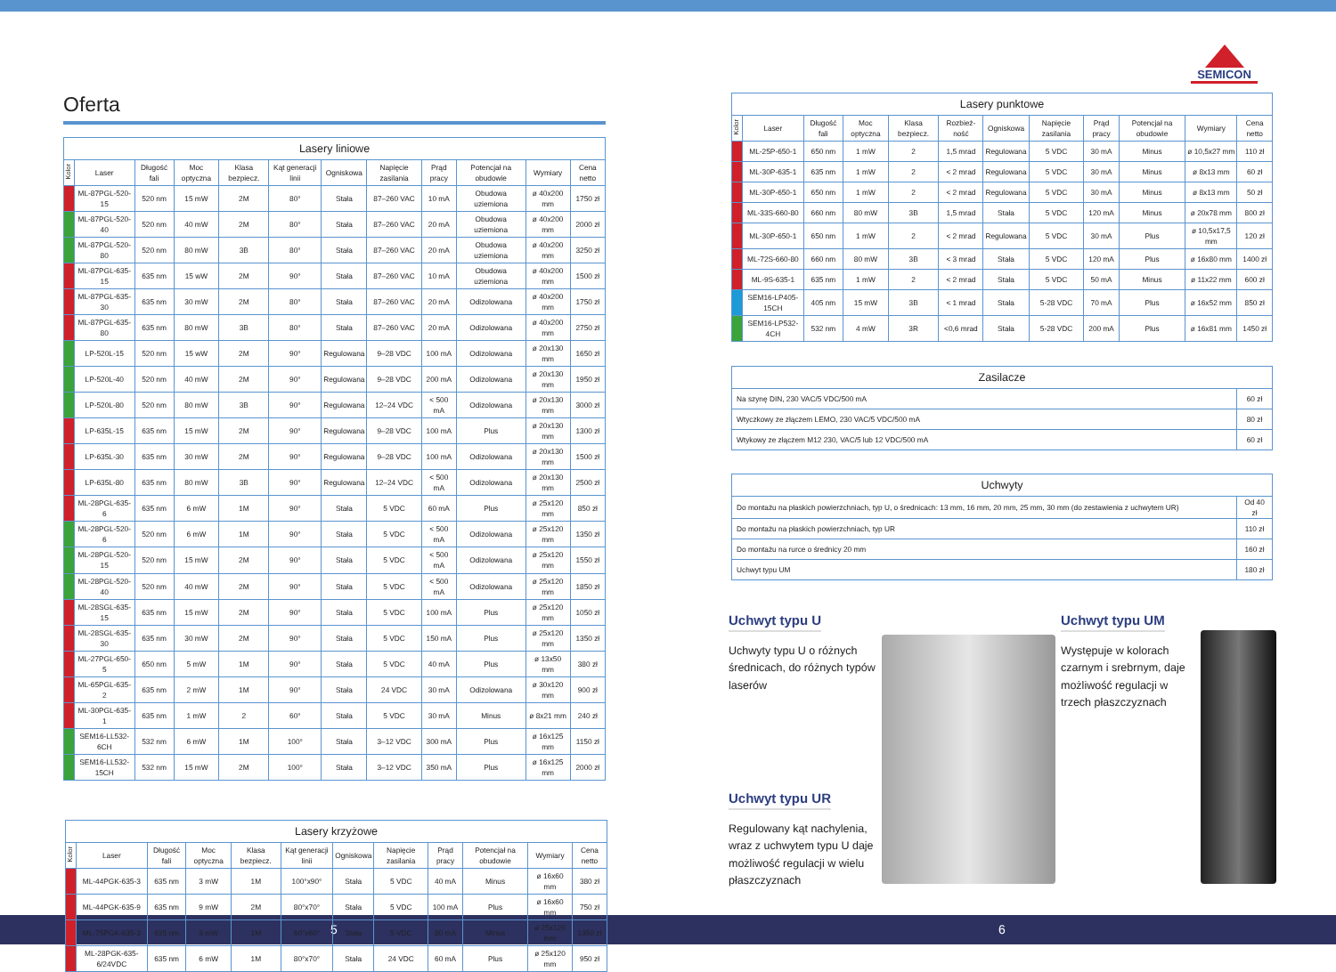Oferta
Lasery liniowe
| Kolor | Laser | Długość fali | Moc optyczna | Klasa bezpiecz. | Kąt generacji linii | Ogniskowa | Napięcie zasilania | Prąd pracy | Potencjał na obudowie | Wymiary | Cena netto |
| --- | --- | --- | --- | --- | --- | --- | --- | --- | --- | --- | --- |
| | ML-87PGL-520-15 | 520 nm | 15 mW | 2M | 80° | Stała | 87–260 VAC | 10 mA | Obudowa uziemiona | ø 40x200 mm | 1750 zł |
| | ML-87PGL-520-40 | 520 nm | 40 mW | 2M | 80° | Stała | 87–260 VAC | 20 mA | Obudowa uziemiona | ø 40x200 mm | 2000 zł |
| | ML-87PGL-520-80 | 520 nm | 80 mW | 3B | 80° | Stała | 87–260 VAC | 20 mA | Obudowa uziemiona | ø 40x200 mm | 3250 zł |
| | ML-87PGL-635-15 | 635 nm | 15 wW | 2M | 90° | Stała | 87–260 VAC | 10 mA | Obudowa uziemiona | ø 40x200 mm | 1500 zł |
| | ML-87PGL-635-30 | 635 nm | 30 mW | 2M | 80° | Stała | 87–260 VAC | 20 mA | Odizolowana | ø 40x200 mm | 1750 zł |
| | ML-87PGL-635-80 | 635 nm | 80 mW | 3B | 80° | Stała | 87–260 VAC | 20 mA | Odizolowana | ø 40x200 mm | 2750 zł |
| | LP-520L-15 | 520 nm | 15 wW | 2M | 90° | Regulowana | 9–28 VDC | 100 mA | Odizolowana | ø 20x130 mm | 1650 zł |
| | LP-520L-40 | 520 nm | 40 mW | 2M | 90° | Regulowana | 9–28 VDC | 200 mA | Odizolowana | ø 20x130 mm | 1950 zł |
| | LP-520L-80 | 520 nm | 80 mW | 3B | 90° | Regulowana | 12–24 VDC | < 500 mA | Odizolowana | ø 20x130 mm | 3000 zł |
| | LP-635L-15 | 635 nm | 15 mW | 2M | 90° | Regulowana | 9–28 VDC | 100 mA | Plus | ø 20x130 mm | 1300 zł |
| | LP-635L-30 | 635 nm | 30 mW | 2M | 90° | Regulowana | 9–28 VDC | 100 mA | Odizolowana | ø 20x130 mm | 1500 zł |
| | LP-635L-80 | 635 nm | 80 mW | 3B | 90° | Regulowana | 12–24 VDC | < 500 mA | Odizolowana | ø 20x130 mm | 2500 zł |
| | ML-28PGL-635-6 | 635 nm | 6 mW | 1M | 90° | Stała | 5 VDC | 60 mA | Plus | ø 25x120 mm | 850 zł |
| | ML-28PGL-520-6 | 520 nm | 6 mW | 1M | 90° | Stała | 5 VDC | < 500 mA | Odizolowana | ø 25x120 mm | 1350 zł |
| | ML-28PGL-520-15 | 520 nm | 15 mW | 2M | 90° | Stała | 5 VDC | < 500 mA | Odizolowana | ø 25x120 mm | 1550 zł |
| | ML-28PGL-520-40 | 520 nm | 40 mW | 2M | 90° | Stała | 5 VDC | < 500 mA | Odizolowana | ø 25x120 mm | 1850 zł |
| | ML-28SGL-635-15 | 635 nm | 15 mW | 2M | 90° | Stała | 5 VDC | 100 mA | Plus | ø 25x120 mm | 1050 zł |
| | ML-28SGL-635-30 | 635 nm | 30 mW | 2M | 90° | Stała | 5 VDC | 150 mA | Plus | ø 25x120 mm | 1350 zł |
| | ML-27PGL-650-5 | 650 nm | 5 mW | 1M | 90° | Stała | 5 VDC | 40 mA | Plus | ø 13x50 mm | 380 zł |
| | ML-65PGL-635-2 | 635 nm | 2 mW | 1M | 90° | Stała | 24 VDC | 30 mA | Odizolowana | ø 30x120 mm | 900 zł |
| | ML-30PGL-635-1 | 635 nm | 1 mW | 2 | 60° | Stała | 5 VDC | 30 mA | Minus | ø 8x21 mm | 240 zł |
| | SEM16-LL532-6CH | 532 nm | 6 mW | 1M | 100° | Stała | 3–12 VDC | 300 mA | Plus | ø 16x125 mm | 1150 zł |
| | SEM16-LL532-15CH | 532 nm | 15 mW | 2M | 100° | Stała | 3–12 VDC | 350 mA | Plus | ø 16x125 mm | 2000 zł |
Lasery krzyżowe
| Kolor | Laser | Długość fali | Moc optyczna | Klasa bezpiecz. | Kąt generacji linii | Ogniskowa | Napięcie zasilania | Prąd pracy | Potencjał na obudowie | Wymiary | Cena netto |
| --- | --- | --- | --- | --- | --- | --- | --- | --- | --- | --- | --- |
| | ML-44PGK-635-3 | 635 nm | 3 mW | 1M | 100°x90° | Stała | 5 VDC | 40 mA | Minus | ø 16x60 mm | 380 zł |
| | ML-44PGK-635-9 | 635 nm | 9 mW | 2M | 80°x70° | Stała | 5 VDC | 100 mA | Plus | ø 16x60 mm | 750 zł |
| | ML-75PGK-635-3 | 635 nm | 3 mW | 1M | 60°x60° | Stała | 5 VDC | 80 mA | Minus | ø 25x120 mm | 1350 zł |
| | ML-28PGK-635-6/24VDC | 635 nm | 6 mW | 1M | 80°x70° | Stała | 24 VDC | 60 mA | Plus | ø 25x120 mm | 950 zł |
SEMICON
Lasery punktowe
| Kolor | Laser | Długość fali | Moc optyczna | Klasa bezpiecz. | Rozbież-ność | Ogniskowa | Napięcie zasilania | Prąd pracy | Potencjał na obudowie | Wymiary | Cena netto |
| --- | --- | --- | --- | --- | --- | --- | --- | --- | --- | --- | --- |
| | ML-25P-650-1 | 650 nm | 1 mW | 2 | 1,5 mrad | Regulowana | 5 VDC | 30 mA | Minus | ø 10,5x27 mm | 110 zł |
| | ML-30P-635-1 | 635 nm | 1 mW | 2 | < 2 mrad | Regulowana | 5 VDC | 30 mA | Minus | ø 8x13 mm | 60 zł |
| | ML-30P-650-1 | 650 nm | 1 mW | 2 | < 2 mrad | Regulowana | 5 VDC | 30 mA | Minus | ø 8x13 mm | 50 zł |
| | ML-33S-660-80 | 660 nm | 80 mW | 3B | 1,5 mrad | Stała | 5 VDC | 120 mA | Minus | ø 20x78 mm | 800 zł |
| | ML-30P-650-1 | 650 nm | 1 mW | 2 | < 2 mrad | Regulowana | 5 VDC | 30 mA | Plus | ø 10,5x17,5 mm | 120 zł |
| | ML-72S-660-80 | 660 nm | 80 mW | 3B | < 3 mrad | Stała | 5 VDC | 120 mA | Plus | ø 16x80 mm | 1400 zł |
| | ML-9S-635-1 | 635 nm | 1 mW | 2 | < 2 mrad | Stała | 5 VDC | 50 mA | Minus | ø 11x22 mm | 600 zł |
| | SEM16-LP405-15CH | 405 nm | 15 mW | 3B | < 1 mrad | Stała | 5-28 VDC | 70 mA | Plus | ø 16x52 mm | 850 zł |
| | SEM16-LP532-4CH | 532 nm | 4 mW | 3R | <0,6 mrad | Stała | 5-28 VDC | 200 mA | Plus | ø 16x81 mm | 1450 zł |
Zasilacze
| Na szynę DIN, 230 VAC/5 VDC/500 mA | 60 zł |
| Wtyczkowy ze złączem LEMO, 230 VAC/5 VDC/500 mA | 80 zł |
| Wtykowy ze złączem M12 230, VAC/5 lub 12 VDC/500 mA | 60 zł |
Uchwyty
| Do montażu na płaskich powierzchniach, typ U, o średnicach: 13 mm, 16 mm, 20 mm, 25 mm, 30 mm (do zestawienia z uchwytem UR) | Od 40 zł |
| Do montażu na płaskich powierzchniach, typ UR | 110 zł |
| Do montażu na rurce o średnicy 20 mm | 160 zł |
| Uchwyt typu UM | 180 zł |
Uchwyt typu U
Uchwyty typu U o różnych średnicach, do różnych typów laserów
Uchwyt typu UM
Występuje w kolorach czarnym i srebrnym, daje możliwość regulacji w trzech płaszczyznach
Uchwyt typu UR
Regulowany kąt nachylenia, wraz z uchwytem typu U daje możliwość regulacji w wielu płaszczyznach
5 6